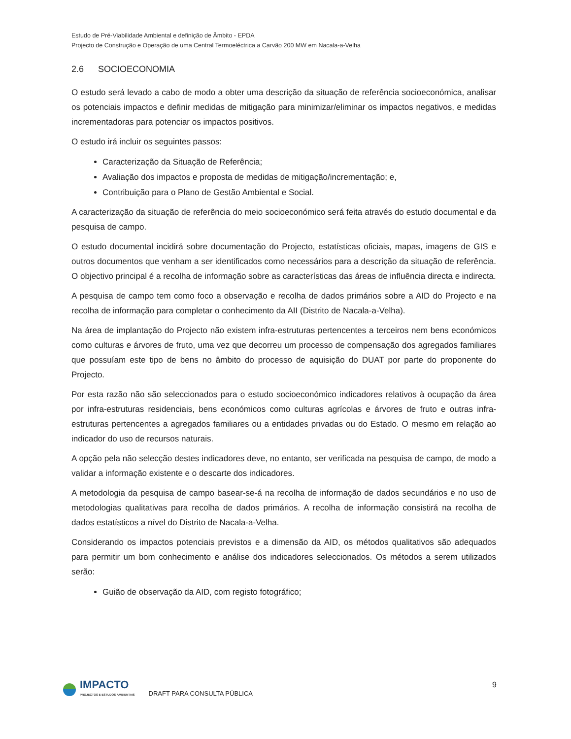Estudo de Pré-Viabilidade Ambiental e definição de Âmbito - EPDA
Projecto de Construção e Operação de uma Central Termoeléctrica a Carvão 200 MW em Nacala-a-Velha
2.6 SOCIOECONOMIA
O estudo será levado a cabo de modo a obter uma descrição da situação de referência socioeconómica, analisar os potenciais impactos e definir medidas de mitigação para minimizar/eliminar os impactos negativos, e medidas incrementadoras para potenciar os impactos positivos.
O estudo irá incluir os seguintes passos:
Caracterização da Situação de Referência;
Avaliação dos impactos e proposta de medidas de mitigação/incrementação; e,
Contribuição para o Plano de Gestão Ambiental e Social.
A caracterização da situação de referência do meio socioeconómico será feita através do estudo documental e da pesquisa de campo.
O estudo documental incidirá sobre documentação do Projecto, estatísticas oficiais, mapas, imagens de GIS e outros documentos que venham a ser identificados como necessários para a descrição da situação de referência. O objectivo principal é a recolha de informação sobre as características das áreas de influência directa e indirecta.
A pesquisa de campo tem como foco a observação e recolha de dados primários sobre a AID do Projecto e na recolha de informação para completar o conhecimento da AII (Distrito de Nacala-a-Velha).
Na área de implantação do Projecto não existem infra-estruturas pertencentes a terceiros nem bens económicos como culturas e árvores de fruto, uma vez que decorreu um processo de compensação dos agregados familiares que possuíam este tipo de bens no âmbito do processo de aquisição do DUAT por parte do proponente do Projecto.
Por esta razão não são seleccionados para o estudo socioeconómico indicadores relativos à ocupação da área por infra-estruturas residenciais, bens económicos como culturas agrícolas e árvores de fruto e outras infra-estruturas pertencentes a agregados familiares ou a entidades privadas ou do Estado. O mesmo em relação ao indicador do uso de recursos naturais.
A opção pela não selecção destes indicadores deve, no entanto, ser verificada na pesquisa de campo, de modo a validar a informação existente e o descarte dos indicadores.
A metodologia da pesquisa de campo basear-se-á na recolha de informação de dados secundários e no uso de metodologias qualitativas para recolha de dados primários. A recolha de informação consistirá na recolha de dados estatísticos a nível do Distrito de Nacala-a-Velha.
Considerando os impactos potenciais previstos e a dimensão da AID, os métodos qualitativos são adequados para permitir um bom conhecimento e análise dos indicadores seleccionados. Os métodos a serem utilizados serão:
Guião de observação da AID, com registo fotográfico;
IMPACTO
PROJECTOS E ESTUDOS AMBIENTAIS
DRAFT PARA CONSULTA PÚBLICA
9